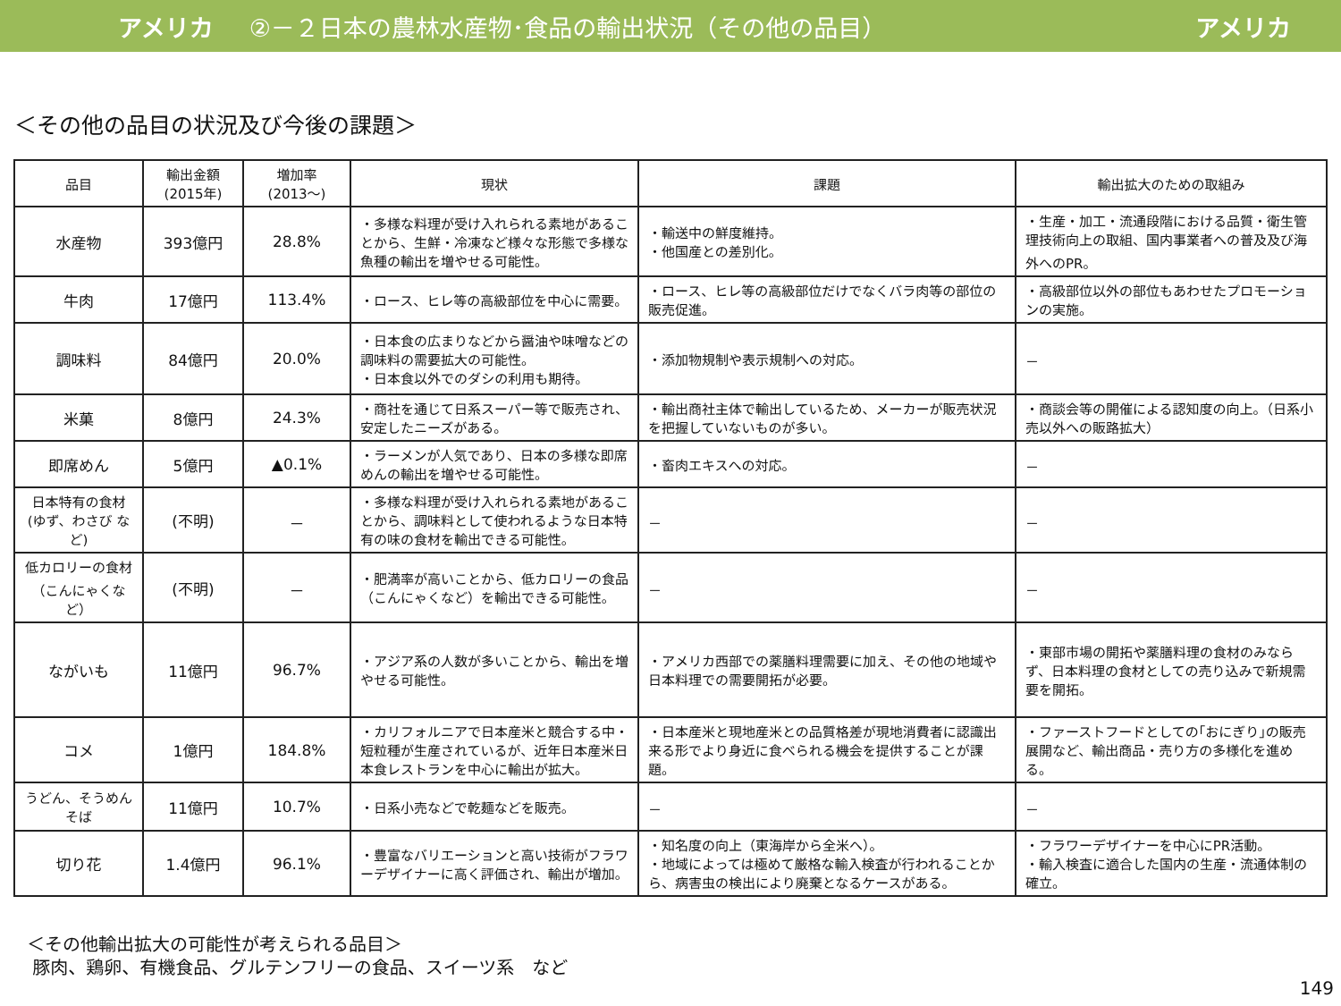アメリカ ②－２日本の農林水産物･食品の輸出状況（その他の品目） アメリカ
＜その他の品目の状況及び今後の課題＞
| 品目 | 輸出金額 (2015年) | 増加率 (2013～) | 現状 | 課題 | 輸出拡大のための取組み |
| --- | --- | --- | --- | --- | --- |
| 水産物 | 393億円 | 28.8% | ・多様な料理が受け入れられる素地があることから、生鮮・冷凍など様々な形態で多様な魚種の輸出を増やせる可能性。 | ・輸送中の鮮度維持。 ・他国産との差別化。 | ・生産・加工・流通段階における品質・衛生管理技術向上の取組、国内事業者への普及及び海外へのPR。 |
| 牛肉 | 17億円 | 113.4% | ・ロース、ヒレ等の高級部位を中心に需要。 | ・ロース、ヒレ等の高級部位だけでなくバラ肉等の部位の販売促進。 | ・高級部位以外の部位もあわせたプロモーションの実施。 |
| 調味料 | 84億円 | 20.0% | ・日本食の広まりなどから醤油や味噌などの調味料の需要拡大の可能性。 ・日本食以外でのダシの利用も期待。 | ・添加物規制や表示規制への対応。 | － |
| 米菓 | 8億円 | 24.3% | ・商社を通じて日系スーパー等で販売され、安定したニーズがある。 | ・輸出商社主体で輸出しているため、メーカーが販売状況を把握していないものが多い。 | ・商談会等の開催による認知度の向上。（日系小売以外への販路拡大） |
| 即席めん | 5億円 | ▲0.1% | ・ラーメンが人気であり、日本の多様な即席めんの輸出を増やせる可能性。 | ・畜肉エキスへの対応。 | － |
| 日本特有の食材 (ゆず、わさび など) | (不明) | － | ・多様な料理が受け入れられる素地があることから、調味料として使われるような日本特有の味の食材を輸出できる可能性。 | － | － |
| 低カロリーの食材 （こんにゃくなど） | (不明) | － | ・肥満率が高いことから、低カロリーの食品（こんにゃくなど）を輸出できる可能性。 | － | － |
| ながいも | 11億円 | 96.7% | ・アジア系の人数が多いことから、輸出を増やせる可能性。 | ・アメリカ西部での薬膳料理需要に加え、その他の地域や日本料理での需要開拓が必要。 | ・東部市場の開拓や薬膳料理の食材のみならず、日本料理の食材としての売り込みで新規需要を開拓。 |
| コメ | 1億円 | 184.8% | ・カリフォルニアで日本産米と競合する中・短粒種が生産されているが、近年日本産米日本食レストランを中心に輸出が拡大。 | ・日本産米と現地産米との品質格差が現地消費者に認識出来る形でより身近に食べられる機会を提供することが課題。 | ・ファーストフードとしての｢おにぎり｣の販売展開など、輸出商品・売り方の多様化を進める。 |
| うどん、そうめん そば | 11億円 | 10.7% | ・日系小売などで乾麺などを販売。 | － | － |
| 切り花 | 1.4億円 | 96.1% | ・豊富なバリエーションと高い技術がフラワーデザイナーに高く評価され、輸出が増加。 | ・知名度の向上（東海岸から全米へ）。 ・地域によっては極めて厳格な輸入検査が行われることから、病害虫の検出により廃棄となるケースがある。 | ・フラワーデザイナーを中心にPR活動。 ・輸入検査に適合した国内の生産・流通体制の確立。 |
＜その他輸出拡大の可能性が考えられる品目＞
豚肉、鶏卵、有機食品、グルテンフリーの食品、スイーツ系　など
149